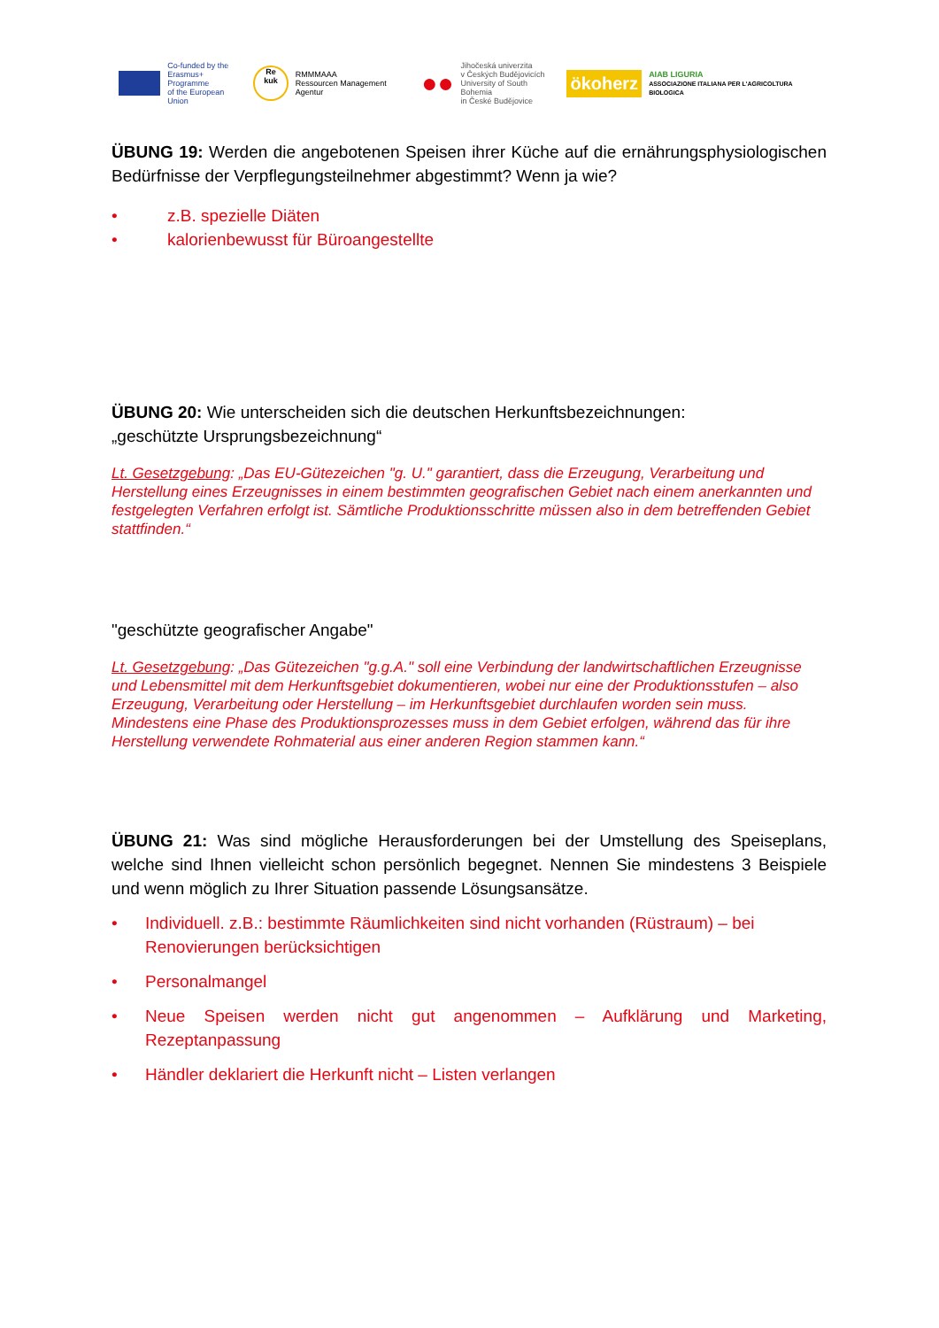Co-funded by the
Erasmus+ Programme
of the European Union
Re
kuk
RMMMAAA
Ressourcen Management Agentur
●●
Jihočeská univerzita
v Českých Budějovicích
University of South Bohemia
in České Budějovice
ökoherz
AIAB LIGURIA
ASSOCIAZIONE ITALIANA PER L'AGRICOLTURA BIOLOGICA
ÜBUNG 19: Werden die angebotenen Speisen ihrer Küche auf die ernährungsphysiologischen Bedürfnisse der Verpflegungsteilnehmer abgestimmt? Wenn ja wie?
• z.B. spezielle Diäten
• kalorienbewusst für Büroangestellte
ÜBUNG 20: Wie unterscheiden sich die deutschen Herkunftsbezeichnungen:
„geschützte Ursprungsbezeichnung“
Lt. Gesetzgebung: „Das EU-Gütezeichen "g. U." garantiert, dass die Erzeugung, Verarbeitung und Herstellung eines Erzeugnisses in einem bestimmten geografischen Gebiet nach einem anerkannten und festgelegten Verfahren erfolgt ist. Sämtliche Produktionsschritte müssen also in dem betreffenden Gebiet stattfinden.“
"geschützte geografischer Angabe"
Lt. Gesetzgebung: „Das Gütezeichen "g.g.A." soll eine Verbindung der landwirtschaftlichen Erzeugnisse und Lebensmittel mit dem Herkunftsgebiet dokumentieren, wobei nur eine der Produktionsstufen – also Erzeugung, Verarbeitung oder Herstellung – im Herkunftsgebiet durchlaufen worden sein muss. Mindestens eine Phase des Produktionsprozesses muss in dem Gebiet erfolgen, während das für ihre Herstellung verwendete Rohmaterial aus einer anderen Region stammen kann.“
ÜBUNG 21: Was sind mögliche Herausforderungen bei der Umstellung des Speiseplans, welche sind Ihnen vielleicht schon persönlich begegnet. Nennen Sie mindestens 3 Beispiele und wenn möglich zu Ihrer Situation passende Lösungsansätze.
• Individuell. z.B.: bestimmte Räumlichkeiten sind nicht vorhanden (Rüstraum) – bei Renovierungen berücksichtigen
• Personalmangel
• Neue Speisen werden nicht gut angenommen – Aufklärung und Marketing, Rezeptanpassung
• Händler deklariert die Herkunft nicht – Listen verlangen